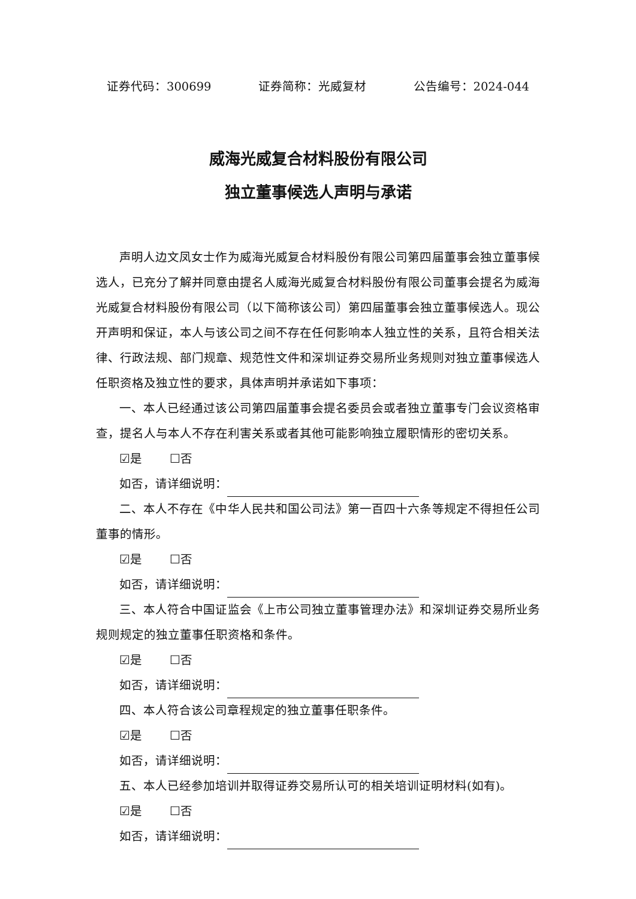证券代码：300699 证券简称：光威复材 公告编号：2024-044
威海光威复合材料股份有限公司
独立董事候选人声明与承诺
声明人边文凤女士作为威海光威复合材料股份有限公司第四届董事会独立董事候选人，已充分了解并同意由提名人威海光威复合材料股份有限公司董事会提名为威海光威复合材料股份有限公司（以下简称该公司）第四届董事会独立董事候选人。现公开声明和保证，本人与该公司之间不存在任何影响本人独立性的关系，且符合相关法律、行政法规、部门规章、规范性文件和深圳证券交易所业务规则对独立董事候选人任职资格及独立性的要求，具体声明并承诺如下事项：
一、本人已经通过该公司第四届董事会提名委员会或者独立董事专门会议资格审查，提名人与本人不存在利害关系或者其他可能影响独立履职情形的密切关系。
☑是 ☐否
如否，请详细说明：
二、本人不存在《中华人民共和国公司法》第一百四十六条等规定不得担任公司董事的情形。
☑是 ☐否
如否，请详细说明：
三、本人符合中国证监会《上市公司独立董事管理办法》和深圳证券交易所业务规则规定的独立董事任职资格和条件。
☑是 ☐否
如否，请详细说明：
四、本人符合该公司章程规定的独立董事任职条件。
☑是 ☐否
如否，请详细说明：
五、本人已经参加培训并取得证券交易所认可的相关培训证明材料(如有)。
☑是 ☐否
如否，请详细说明：